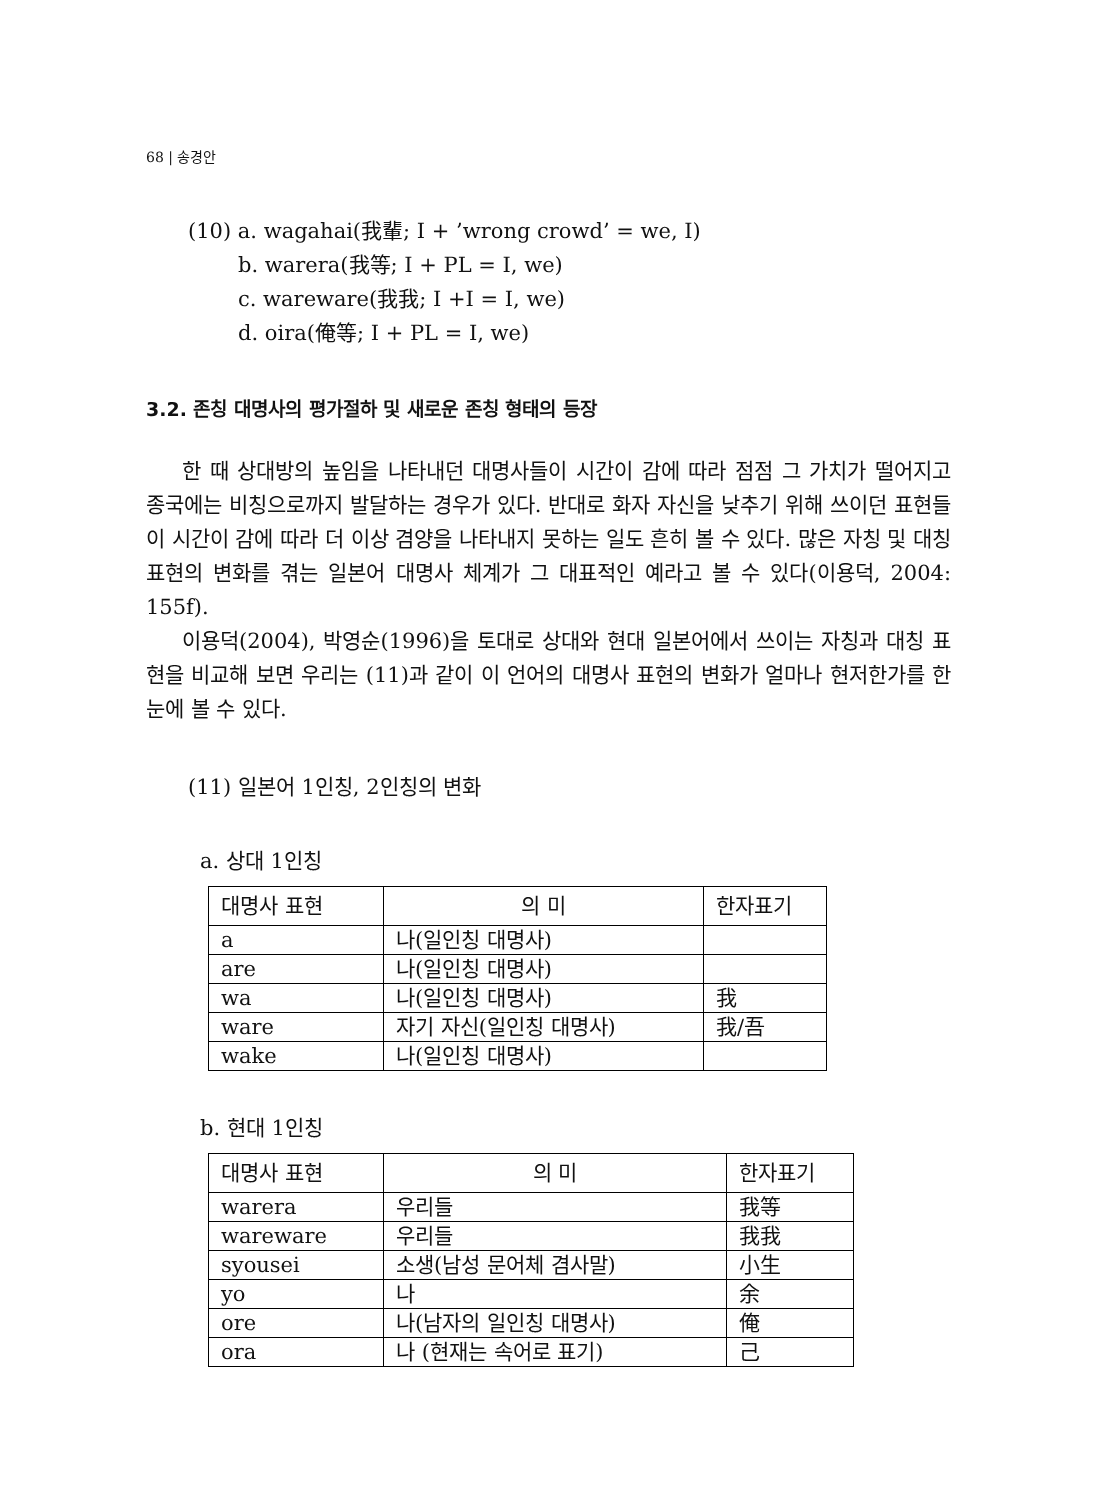68 | 송경안
(10) a. wagahai(我輩; I + ’wrong crowd’ = we, I)
b. warera(我等; I + PL = I, we)
c. wareware(我我; I +I = I, we)
d. oira(俺等; I + PL = I, we)
3.2. 존칭 대명사의 평가절하 및 새로운 존칭 형태의 등장
한 때 상대방의 높임을 나타내던 대명사들이 시간이 감에 따라 점점 그 가치가 떨어지고 종국에는 비칭으로까지 발달하는 경우가 있다. 반대로 화자 자신을 낮추기 위해 쓰이던 표현들이 시간이 감에 따라 더 이상 겸양을 나타내지 못하는 일도 흔히 볼 수 있다. 많은 자칭 및 대칭표현의 변화를 겪는 일본어 대명사 체계가 그 대표적인 예라고 볼 수 있다(이용덕, 2004: 155f).
이용덕(2004), 박영순(1996)을 토대로 상대와 현대 일본어에서 쓰이는 자칭과 대칭 표현을 비교해 보면 우리는 (11)과 같이 이 언어의 대명사 표현의 변화가 얼마나 현저한가를 한눈에 볼 수 있다.
(11) 일본어 1인칭, 2인칭의 변화
a. 상대 1인칭
| 대명사 표현 | 의 미 | 한자표기 |
| --- | --- | --- |
| a | 나(일인칭 대명사) | |
| are | 나(일인칭 대명사) | |
| wa | 나(일인칭 대명사) | 我 |
| ware | 자기 자신(일인칭 대명사) | 我/吾 |
| wake | 나(일인칭 대명사) | |
b. 현대 1인칭
| 대명사 표현 | 의 미 | 한자표기 |
| --- | --- | --- |
| warera | 우리들 | 我等 |
| wareware | 우리들 | 我我 |
| syousei | 소생(남성 문어체 겸사말) | 小生 |
| yo | 나 | 余 |
| ore | 나(남자의 일인칭 대명사) | 俺 |
| ora | 나 (현재는 속어로 표기) | 己 |